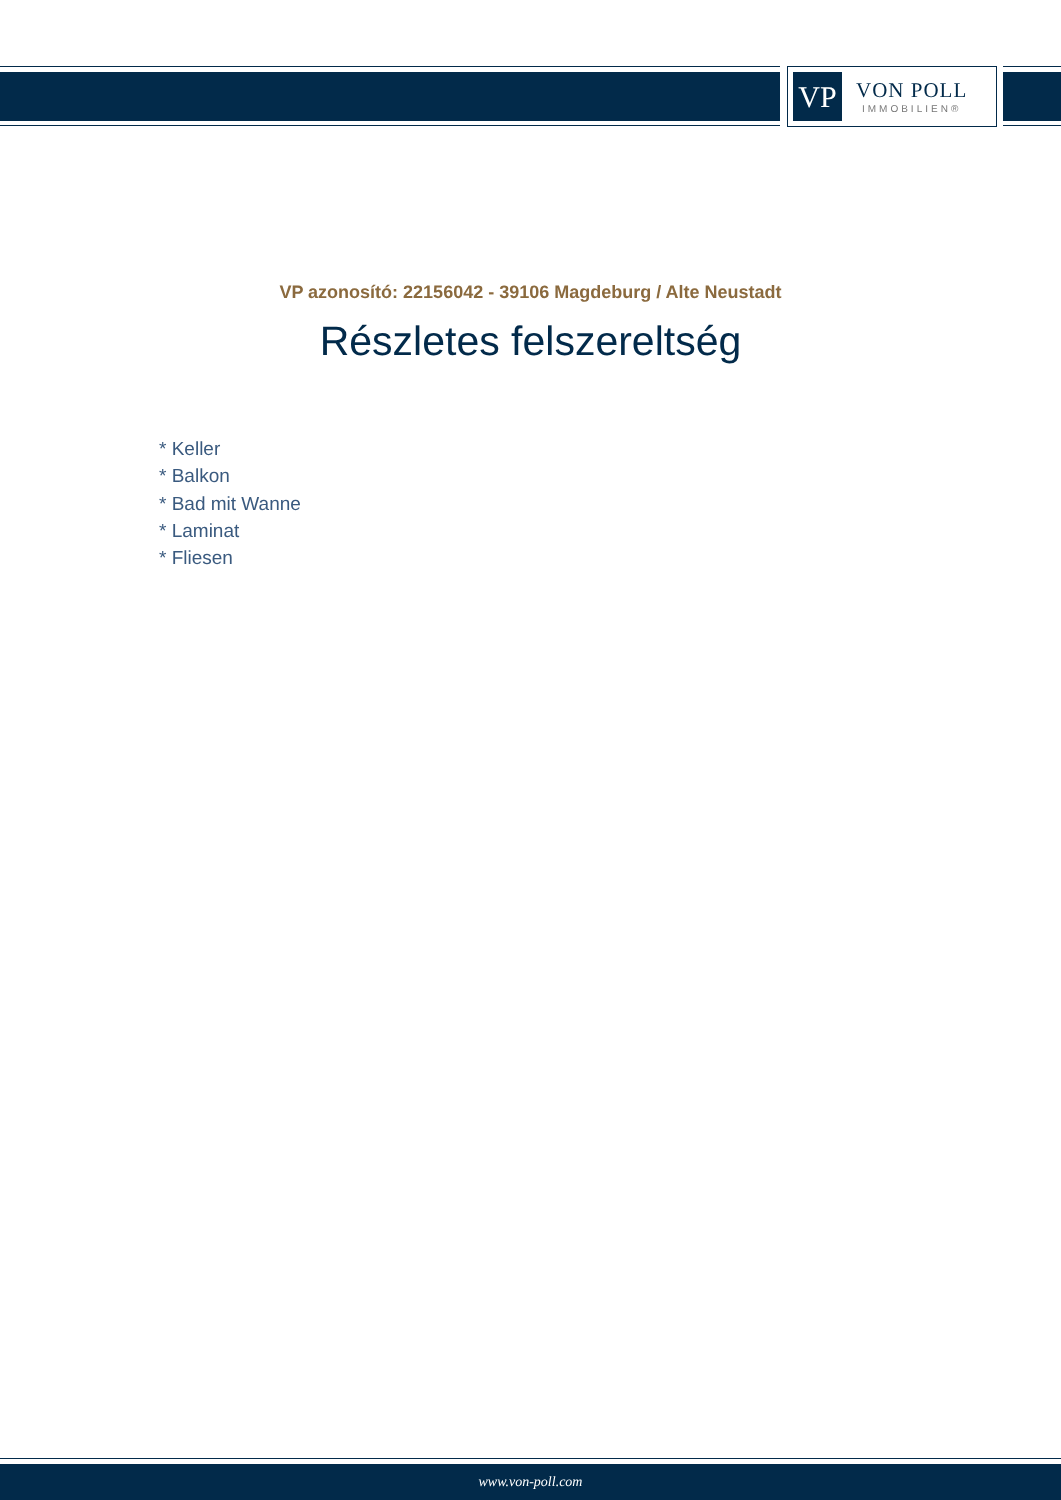VP
VON POLL
IMMOBILIEN®
VP azonosító: 22156042 - 39106 Magdeburg / Alte Neustadt
Részletes felszereltség
* Keller
* Balkon
* Bad mit Wanne
* Laminat
* Fliesen
www.von-poll.com